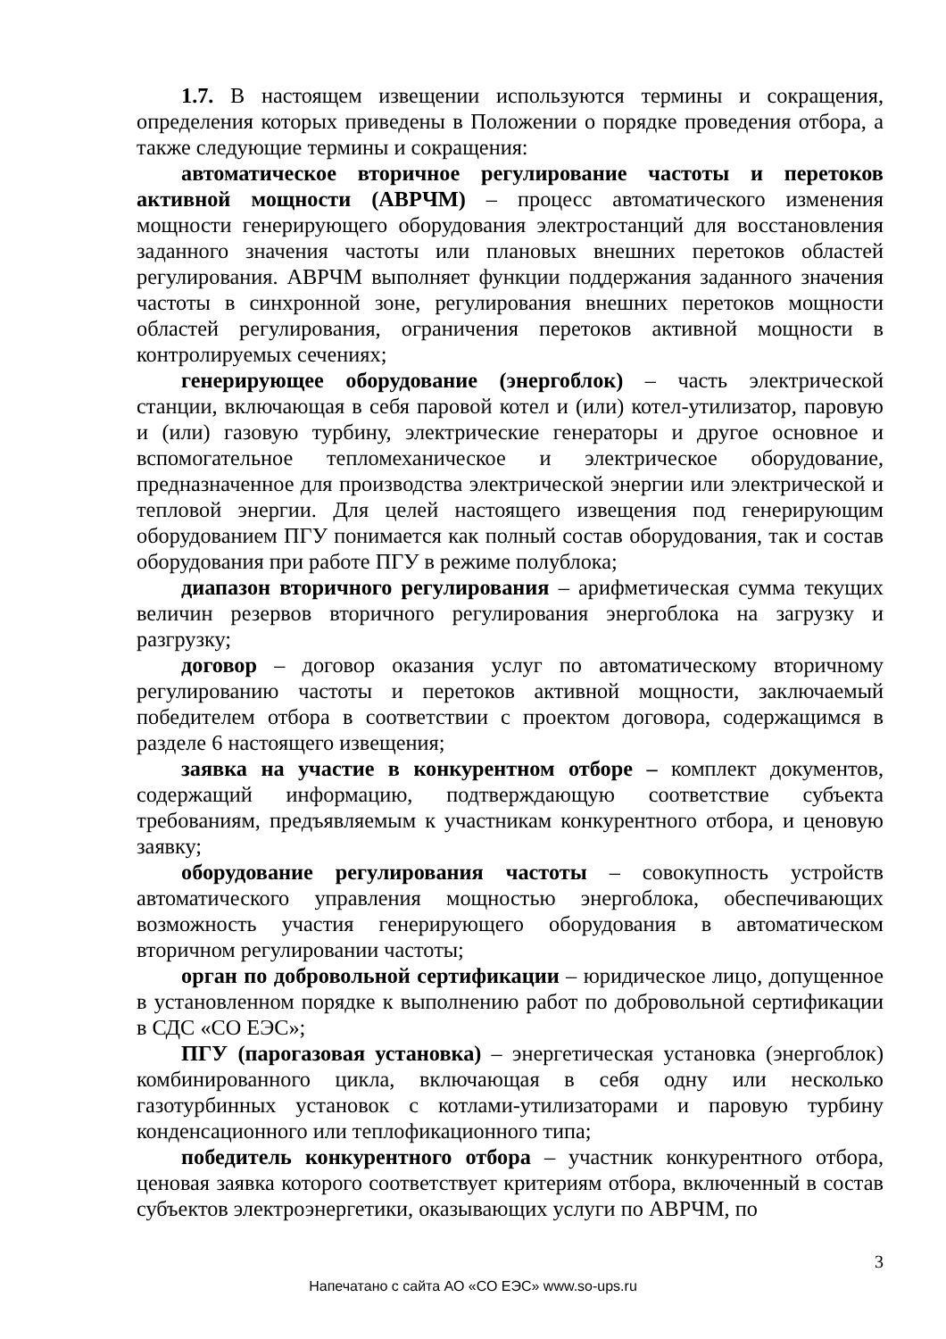1.7. В настоящем извещении используются термины и сокращения, определения которых приведены в Положении о порядке проведения отбора, а также следующие термины и сокращения:
автоматическое вторичное регулирование частоты и перетоков активной мощности (АВРЧМ) – процесс автоматического изменения мощности генерирующего оборудования электростанций для восстановления заданного значения частоты или плановых внешних перетоков областей регулирования. АВРЧМ выполняет функции поддержания заданного значения частоты в синхронной зоне, регулирования внешних перетоков мощности областей регулирования, ограничения перетоков активной мощности в контролируемых сечениях;
генерирующее оборудование (энергоблок) – часть электрической станции, включающая в себя паровой котел и (или) котел-утилизатор, паровую и (или) газовую турбину, электрические генераторы и другое основное и вспомогательное тепломеханическое и электрическое оборудование, предназначенное для производства электрической энергии или электрической и тепловой энергии. Для целей настоящего извещения под генерирующим оборудованием ПГУ понимается как полный состав оборудования, так и состав оборудования при работе ПГУ в режиме полублока;
диапазон вторичного регулирования – арифметическая сумма текущих величин резервов вторичного регулирования энергоблока на загрузку и разгрузку;
договор – договор оказания услуг по автоматическому вторичному регулированию частоты и перетоков активной мощности, заключаемый победителем отбора в соответствии с проектом договора, содержащимся в разделе 6 настоящего извещения;
заявка на участие в конкурентном отборе – комплект документов, содержащий информацию, подтверждающую соответствие субъекта требованиям, предъявляемым к участникам конкурентного отбора, и ценовую заявку;
оборудование регулирования частоты – совокупность устройств автоматического управления мощностью энергоблока, обеспечивающих возможность участия генерирующего оборудования в автоматическом вторичном регулировании частоты;
орган по добровольной сертификации – юридическое лицо, допущенное в установленном порядке к выполнению работ по добровольной сертификации в СДС «СО ЕЭС»;
ПГУ (парогазовая установка) – энергетическая установка (энергоблок) комбинированного цикла, включающая в себя одну или несколько газотурбинных установок с котлами-утилизаторами и паровую турбину конденсационного или теплофикационного типа;
победитель конкурентного отбора – участник конкурентного отбора, ценовая заявка которого соответствует критериям отбора, включенный в состав субъектов электроэнергетики, оказывающих услуги по АВРЧМ, по
3
Напечатано с сайта АО «СО ЕЭС» www.so-ups.ru